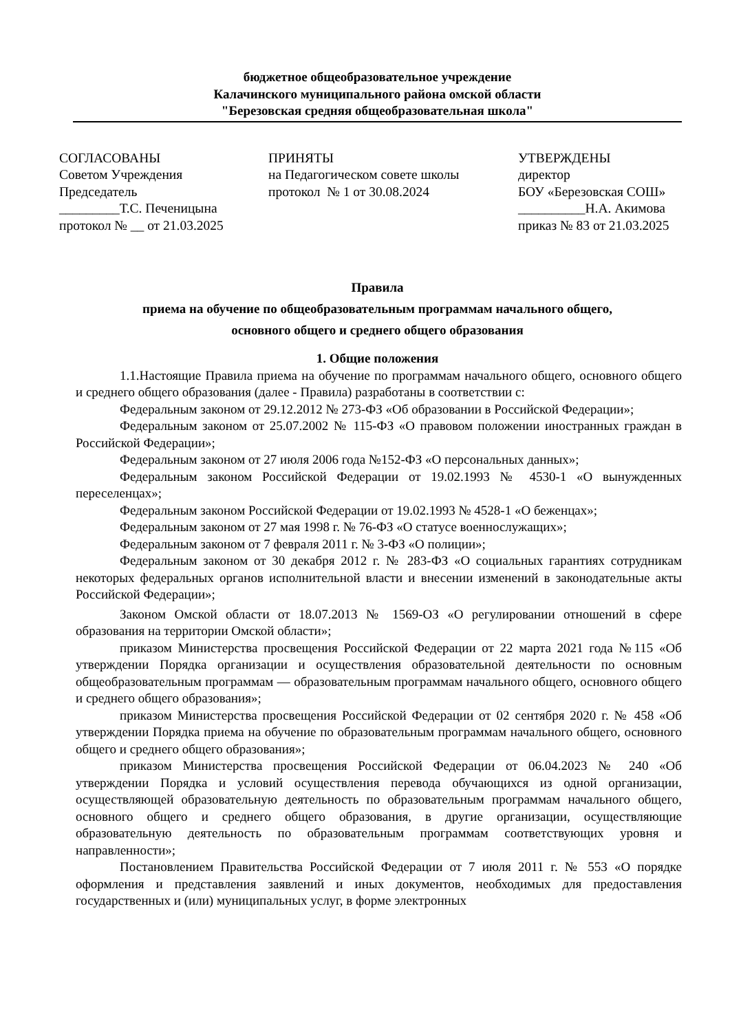бюджетное общеобразовательное учреждение
Калачинского муниципального района омской области
"Березовская средняя общеобразовательная школа"
СОГЛАСОВАНЫ
Советом Учреждения
Председатель
_________Т.С. Печеницына
протокол № __ от 21.03.2025
ПРИНЯТЫ
на Педагогическом совете школы
протокол № 1 от 30.08.2024
УТВЕРЖДЕНЫ
директор
БОУ «Березовская СОШ»
__________Н.А. Акимова
приказ № 83 от 21.03.2025
Правила
приема на обучение по общеобразовательным программам начального общего,
основного общего и среднего общего образования
1. Общие положения
1.1.Настоящие Правила приема на обучение по программам начального общего, основного общего и среднего общего образования (далее - Правила) разработаны в соответствии с:
Федеральным законом от 29.12.2012 № 273-ФЗ «Об образовании в Российской Федерации»;
Федеральным законом от 25.07.2002 № 115-ФЗ «О правовом положении иностранных граждан в Российской Федерации»;
Федеральным законом от 27 июля 2006 года №152-ФЗ «О персональных данных»;
Федеральным законом Российской Федерации от 19.02.1993 № 4530-1 «О вынужденных переселенцах»;
Федеральным законом Российской Федерации от 19.02.1993 № 4528-1 «О беженцах»;
Федеральным законом от 27 мая 1998 г. № 76-ФЗ «О статусе военнослужащих»;
Федеральным законом от 7 февраля 2011 г. № 3-ФЗ «О полиции»;
Федеральным законом от 30 декабря 2012 г. № 283-ФЗ «О социальных гарантиях сотрудникам некоторых федеральных органов исполнительной власти и внесении изменений в законодательные акты Российской Федерации»;
Законом Омской области от 18.07.2013 № 1569-ОЗ «О регулировании отношений в сфере образования на территории Омской области»;
приказом Министерства просвещения Российской Федерации от 22 марта 2021 года №115 «Об утверждении Порядка организации и осуществления образовательной деятельности по основным общеобразовательным программам — образовательным программам начального общего, основного общего и среднего общего образования»;
приказом Министерства просвещения Российской Федерации от 02 сентября 2020 г. № 458 «Об утверждении Порядка приема на обучение по образовательным программам начального общего, основного общего и среднего общего образования»;
приказом Министерства просвещения Российской Федерации от 06.04.2023 № 240 «Об утверждении Порядка и условий осуществления перевода обучающихся из одной организации, осуществляющей образовательную деятельность по образовательным программам начального общего, основного общего и среднего общего образования, в другие организации, осуществляющие образовательную деятельность по образовательным программам соответствующих уровня и направленности»;
Постановлением Правительства Российской Федерации от 7 июля 2011 г. № 553 «О порядке оформления и представления заявлений и иных документов, необходимых для предоставления государственных и (или) муниципальных услуг, в форме электронных